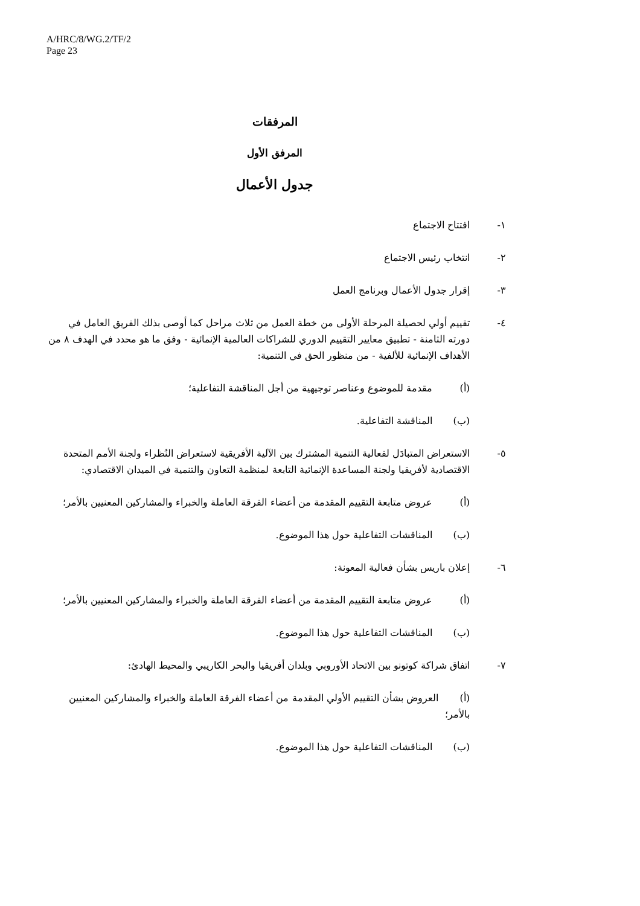A/HRC/8/WG.2/TF/2
Page 23
المرفقات
المرفق الأول
جدول الأعمال
١- افتتاح الاجتماع
٢- انتخاب رئيس الاجتماع
٣- إقرار جدول الأعمال وبرنامج العمل
٤- تقييم أولي لحصيلة المرحلة الأولى من خطة العمل من ثلاث مراحل كما أوصى بذلك الفريق العامل في دورته الثامنة - تطبيق معايير التقييم الدوري للشراكات العالمية الإنمائية - وفق ما هو محدد في الهدف ٨ من الأهداف الإنمائية للألفية - من منظور الحق في التنمية:
(أ) مقدمة للموضوع وعناصر توجيهية من أجل المناقشة التفاعلية؛
(ب) المناقشة التفاعلية.
٥- الاستعراض المتبادَل لفعالية التنمية المشترك بين الآلية الأفريقية لاستعراض النُظراء ولجنة الأمم المتحدة الاقتصادية لأفريقيا ولجنة المساعدة الإنمائية التابعة لمنظمة التعاون والتنمية في الميدان الاقتصادي:
(أ) عروض متابعة التقييم المقدمة من أعضاء الفرقة العاملة والخبراء والمشاركين المعنيين بالأمر؛
(ب) المناقشات التفاعلية حول هذا الموضوع.
٦- إعلان باريس بشأن فعالية المعونة:
(أ) عروض متابعة التقييم المقدمة من أعضاء الفرقة العاملة والخبراء والمشاركين المعنيين بالأمر؛
(ب) المناقشات التفاعلية حول هذا الموضوع.
٧- اتفاق شراكة كوتونو بين الاتحاد الأوروبي وبلدان أفريقيا والبحر الكاريبي والمحيط الهادئ:
(أ) العروض بشأن التقييم الأولي المقدمة من أعضاء الفرقة العاملة والخبراء والمشاركين المعنيين بالأمر؛
(ب) المناقشات التفاعلية حول هذا الموضوع.